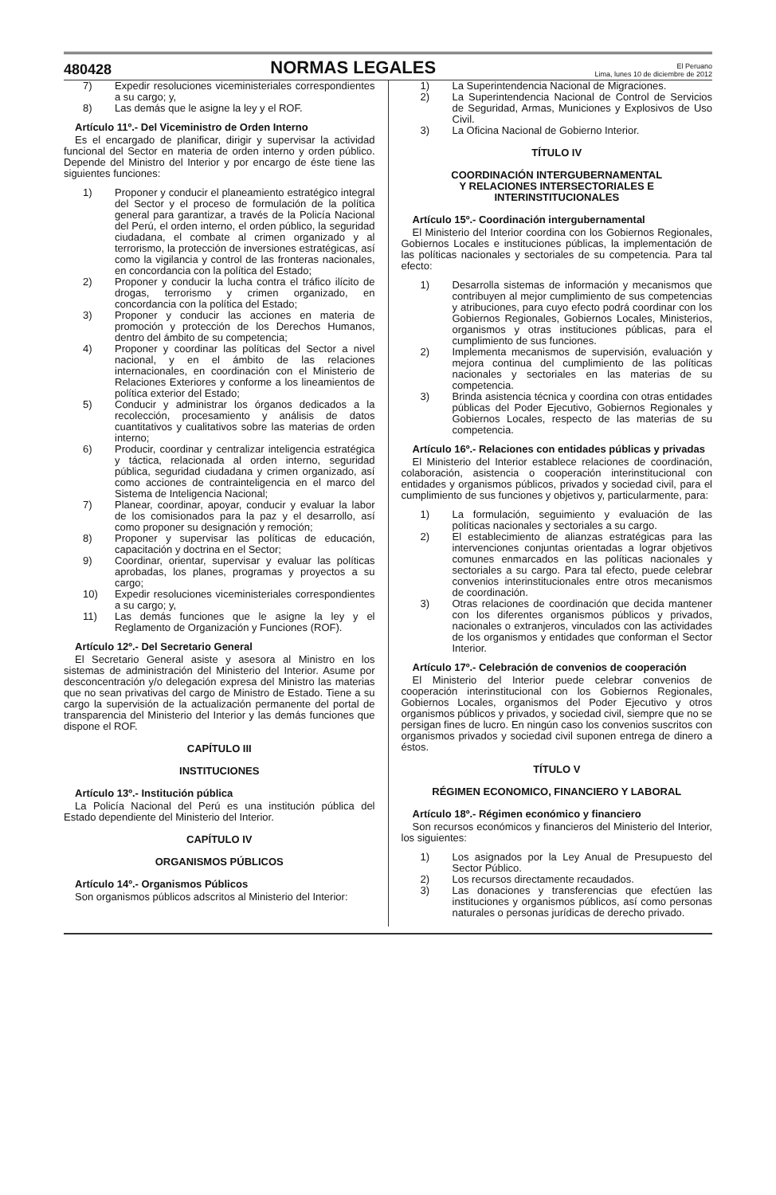480428 NORMAS LEGALES El Peruano
Lima, lunes 10 de diciembre de 2012
7) Expedir resoluciones viceministeriales correspondientes a su cargo; y,
8) Las demás que le asigne la ley y el ROF.
Artículo 11º.- Del Viceministro de Orden Interno
Es el encargado de planificar, dirigir y supervisar la actividad funcional del Sector en materia de orden interno y orden público. Depende del Ministro del Interior y por encargo de éste tiene las siguientes funciones:
1) Proponer y conducir el planeamiento estratégico integral del Sector y el proceso de formulación de la política general para garantizar, a través de la Policía Nacional del Perú, el orden interno, el orden público, la seguridad ciudadana, el combate al crimen organizado y al terrorismo, la protección de inversiones estratégicas, así como la vigilancia y control de las fronteras nacionales, en concordancia con la política del Estado;
2) Proponer y conducir la lucha contra el tráfico ilícito de drogas, terrorismo y crimen organizado, en concordancia con la política del Estado;
3) Proponer y conducir las acciones en materia de promoción y protección de los Derechos Humanos, dentro del ámbito de su competencia;
4) Proponer y coordinar las políticas del Sector a nivel nacional, y en el ámbito de las relaciones internacionales, en coordinación con el Ministerio de Relaciones Exteriores y conforme a los lineamientos de política exterior del Estado;
5) Conducir y administrar los órganos dedicados a la recolección, procesamiento y análisis de datos cuantitativos y cualitativos sobre las materias de orden interno;
6) Producir, coordinar y centralizar inteligencia estratégica y táctica, relacionada al orden interno, seguridad pública, seguridad ciudadana y crimen organizado, así como acciones de contrainteligencia en el marco del Sistema de Inteligencia Nacional;
7) Planear, coordinar, apoyar, conducir y evaluar la labor de los comisionados para la paz y el desarrollo, así como proponer su designación y remoción;
8) Proponer y supervisar las políticas de educación, capacitación y doctrina en el Sector;
9) Coordinar, orientar, supervisar y evaluar las políticas aprobadas, los planes, programas y proyectos a su cargo;
10) Expedir resoluciones viceministeriales correspondientes a su cargo; y,
11) Las demás funciones que le asigne la ley y el Reglamento de Organización y Funciones (ROF).
Artículo 12º.- Del Secretario General
El Secretario General asiste y asesora al Ministro en los sistemas de administración del Ministerio del Interior. Asume por desconcentración y/o delegación expresa del Ministro las materias que no sean privativas del cargo de Ministro de Estado. Tiene a su cargo la supervisión de la actualización permanente del portal de transparencia del Ministerio del Interior y las demás funciones que dispone el ROF.
CAPÍTULO III
INSTITUCIONES
Artículo 13º.- Institución pública
La Policía Nacional del Perú es una institución pública del Estado dependiente del Ministerio del Interior.
CAPÍTULO IV
ORGANISMOS PÚBLICOS
Artículo 14º.- Organismos Públicos
Son organismos públicos adscritos al Ministerio del Interior:
1) La Superintendencia Nacional de Migraciones.
2) La Superintendencia Nacional de Control de Servicios de Seguridad, Armas, Municiones y Explosivos de Uso Civil.
3) La Oficina Nacional de Gobierno Interior.
TÍTULO IV
COORDINACIÓN INTERGUBERNAMENTAL
Y RELACIONES INTERSECTORIALES E
INTERINSTITUCIONALES
Artículo 15º.- Coordinación intergubernamental
El Ministerio del Interior coordina con los Gobiernos Regionales, Gobiernos Locales e instituciones públicas, la implementación de las políticas nacionales y sectoriales de su competencia. Para tal efecto:
1) Desarrolla sistemas de información y mecanismos que contribuyen al mejor cumplimiento de sus competencias y atribuciones, para cuyo efecto podrá coordinar con los Gobiernos Regionales, Gobiernos Locales, Ministerios, organismos y otras instituciones públicas, para el cumplimiento de sus funciones.
2) Implementa mecanismos de supervisión, evaluación y mejora continua del cumplimiento de las políticas nacionales y sectoriales en las materias de su competencia.
3) Brinda asistencia técnica y coordina con otras entidades públicas del Poder Ejecutivo, Gobiernos Regionales y Gobiernos Locales, respecto de las materias de su competencia.
Artículo 16º.- Relaciones con entidades públicas y privadas
El Ministerio del Interior establece relaciones de coordinación, colaboración, asistencia o cooperación interinstitucional con entidades y organismos públicos, privados y sociedad civil, para el cumplimiento de sus funciones y objetivos y, particularmente, para:
1) La formulación, seguimiento y evaluación de las políticas nacionales y sectoriales a su cargo.
2) El establecimiento de alianzas estratégicas para las intervenciones conjuntas orientadas a lograr objetivos comunes enmarcados en las políticas nacionales y sectoriales a su cargo. Para tal efecto, puede celebrar convenios interinstitucionales entre otros mecanismos de coordinación.
3) Otras relaciones de coordinación que decida mantener con los diferentes organismos públicos y privados, nacionales o extranjeros, vinculados con las actividades de los organismos y entidades que conforman el Sector Interior.
Artículo 17º.- Celebración de convenios de cooperación
El Ministerio del Interior puede celebrar convenios de cooperación interinstitucional con los Gobiernos Regionales, Gobiernos Locales, organismos del Poder Ejecutivo y otros organismos públicos y privados, y sociedad civil, siempre que no se persigan fines de lucro. En ningún caso los convenios suscritos con organismos privados y sociedad civil suponen entrega de dinero a éstos.
TÍTULO V
RÉGIMEN ECONOMICO, FINANCIERO Y LABORAL
Artículo 18º.- Régimen económico y financiero
Son recursos económicos y financieros del Ministerio del Interior, los siguientes:
1) Los asignados por la Ley Anual de Presupuesto del Sector Público.
2) Los recursos directamente recaudados.
3) Las donaciones y transferencias que efectúen las instituciones y organismos públicos, así como personas naturales o personas jurídicas de derecho privado.